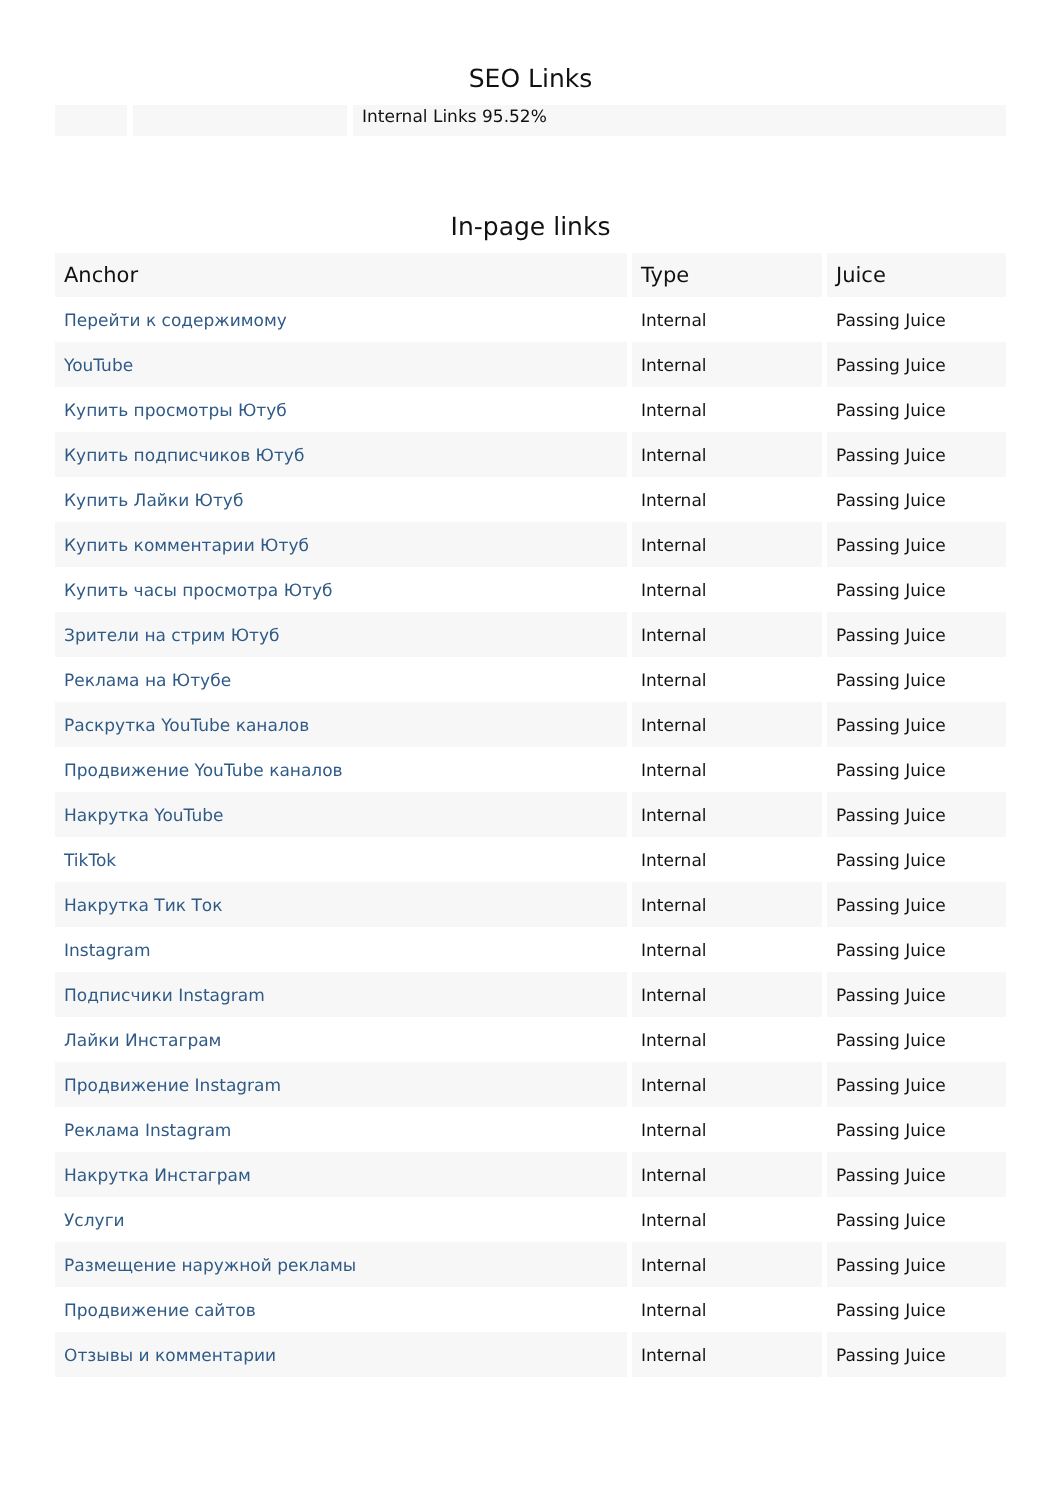SEO Links
Internal Links 95.52%
In-page links
| Anchor | Type | Juice |
| --- | --- | --- |
| Перейти к содержимому | Internal | Passing Juice |
| YouTube | Internal | Passing Juice |
| Купить просмотры Ютуб | Internal | Passing Juice |
| Купить подписчиков Ютуб | Internal | Passing Juice |
| Купить Лайки Ютуб | Internal | Passing Juice |
| Купить комментарии Ютуб | Internal | Passing Juice |
| Купить часы просмотра Ютуб | Internal | Passing Juice |
| Зрители на стрим Ютуб | Internal | Passing Juice |
| Реклама на Ютубе | Internal | Passing Juice |
| Раскрутка YouTube каналов | Internal | Passing Juice |
| Продвижение YouTube каналов | Internal | Passing Juice |
| Накрутка YouTube | Internal | Passing Juice |
| TikTok | Internal | Passing Juice |
| Накрутка Тик Ток | Internal | Passing Juice |
| Instagram | Internal | Passing Juice |
| Подписчики Instagram | Internal | Passing Juice |
| Лайки Инстаграм | Internal | Passing Juice |
| Продвижение Instagram | Internal | Passing Juice |
| Реклама Instagram | Internal | Passing Juice |
| Накрутка Инстаграм | Internal | Passing Juice |
| Услуги | Internal | Passing Juice |
| Размещение наружной рекламы | Internal | Passing Juice |
| Продвижение сайтов | Internal | Passing Juice |
| Отзывы и комментарии | Internal | Passing Juice |